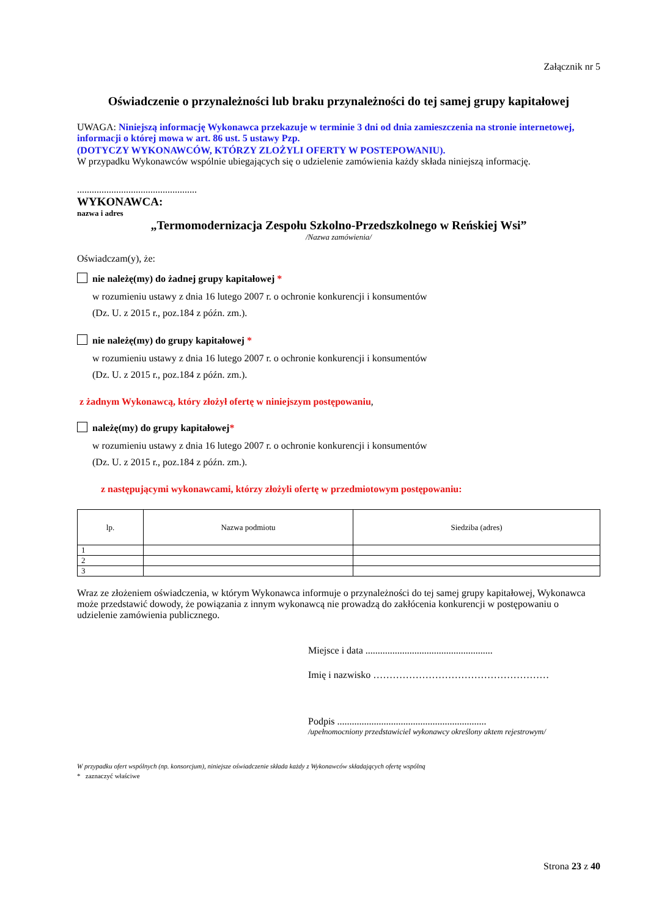Załącznik nr 5
Oświadczenie o przynależności lub braku przynależności do tej samej grupy kapitałowej
UWAGA: Niniejszą informację Wykonawca przekazuje w terminie 3 dni od dnia zamieszczenia na stronie internetowej, informacji o której mowa w art. 86 ust. 5 ustawy Pzp.
(DOTYCZY WYKONAWCÓW, KTÓRZY ZLOŻYLI OFERTY W POSTEPOWANIU).
W przypadku Wykonawców wspólnie ubiegających się o udzielenie zamówienia każdy składa niniejszą informację.
.................................................
WYKONAWCA:
nazwa i adres
„Termomodernizacja Zespołu Szkolno-Przedszkolnego w Reńskiej Wsi”
/Nazwa zamówienia/
Oświadczam(y), że:
nie należę(my) do żadnej grupy kapitałowej *
w rozumieniu ustawy z dnia 16 lutego 2007 r. o ochronie konkurencji i konsumentów
(Dz. U. z 2015 r., poz.184 z późn. zm.).
nie należę(my) do grupy kapitałowej *
w rozumieniu ustawy z dnia 16 lutego 2007 r. o ochronie konkurencji i konsumentów
(Dz. U. z 2015 r., poz.184 z późn. zm.).
z żadnym Wykonawcą, który złożył ofertę w niniejszym postępowaniu,
należę(my) do grupy kapitałowej*
w rozumieniu ustawy z dnia 16 lutego 2007 r. o ochronie konkurencji i konsumentów
(Dz. U. z 2015 r., poz.184 z późn. zm.).
z następującymi wykonawcami, którzy złożyli ofertę w przedmiotowym postępowaniu:
| lp. | Nazwa podmiotu | Siedziba (adres) |
| 1 | | |
| 2 | | |
| 3 | | |
Wraz ze złożeniem oświadczenia, w którym Wykonawca informuje o przynależności do tej samej grupy kapitałowej, Wykonawca może przedstawić dowody, że powiązania z innym wykonawcą nie prowadzą do zakłócenia konkurencji w postępowaniu o udzielenie zamówienia publicznego.
Miejsce i data ....................................................
Imię i nazwisko ………………………………………………
Podpis .............................................................
/upełnomocniony przedstawiciel wykonawcy określony aktem rejestrowym/
W przypadku ofert wspólnych (np. konsorcjum), niniejsze oświadczenie składa każdy z Wykonawców składających ofertę wspólną
* zaznaczyć właściwe
Strona 23 z 40